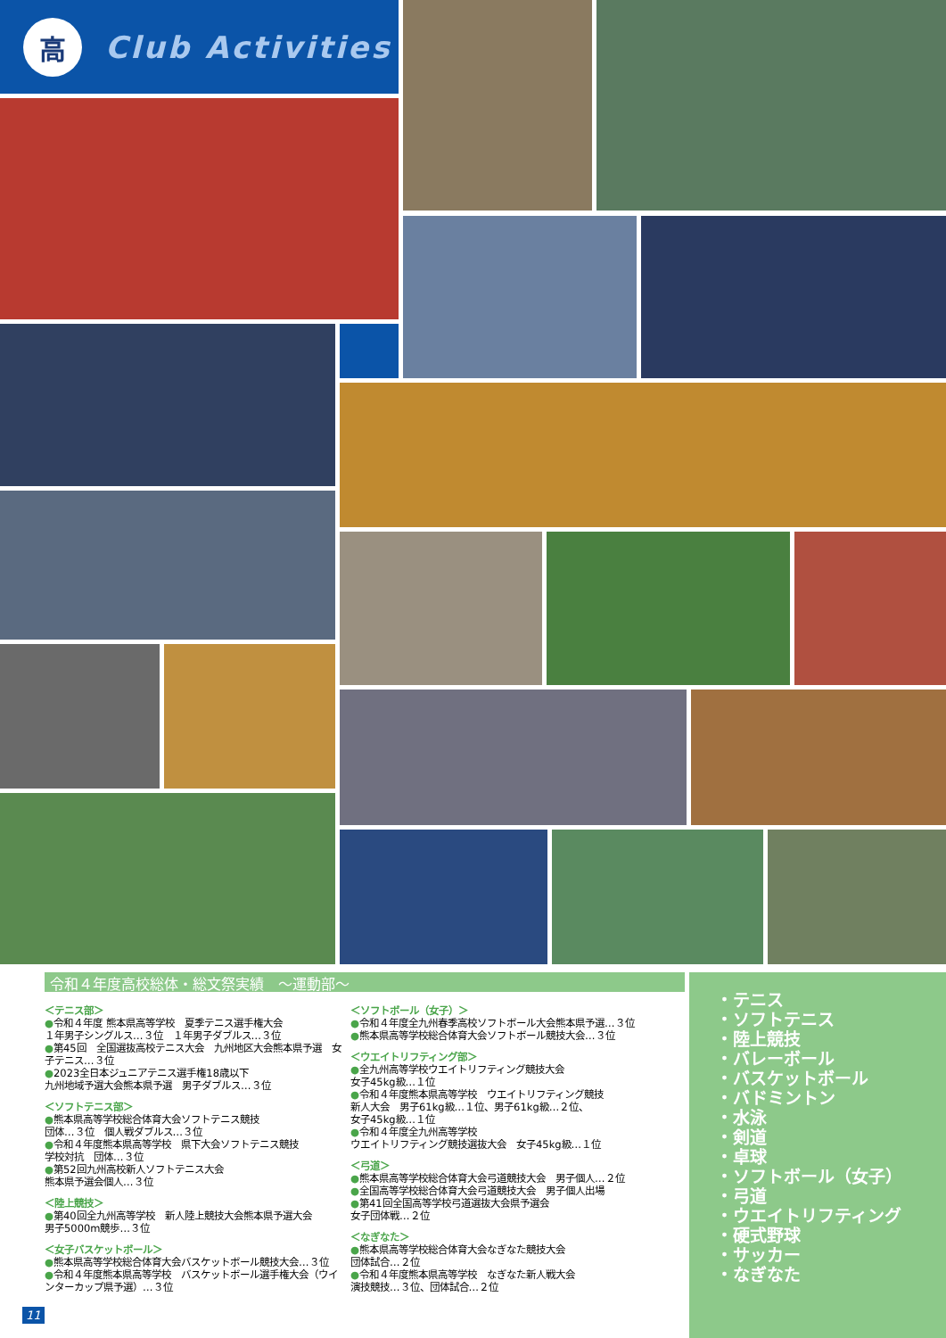高
Club Activities
令和４年度高校総体・総文祭実績　～運動部～
＜テニス部＞
●令和４年度 熊本県高等学校　夏季テニス選手権大会
１年男子シングルス…３位　１年男子ダブルス…３位
●第45回　全国選抜高校テニス大会　九州地区大会熊本県予選　女子テニス…３位
●2023全日本ジュニアテニス選手権18歳以下
九州地域予選大会熊本県予選　男子ダブルス…３位
＜ソフトテニス部＞
●熊本県高等学校総合体育大会ソフトテニス競技
団体…３位　個人戦ダブルス…３位
●令和４年度熊本県高等学校　県下大会ソフトテニス競技
学校対抗　団体…３位
●第52回九州高校新人ソフトテニス大会
熊本県予選会個人…３位
＜陸上競技＞
●第40回全九州高等学校　新人陸上競技大会熊本県予選大会
男子5000m競歩…３位
＜女子バスケットボール＞
●熊本県高等学校総合体育大会バスケットボール競技大会…３位
●令和４年度熊本県高等学校　バスケットボール選手権大会（ウインターカップ県予選）…３位
＜ソフトボール（女子）＞
●令和４年度全九州春季高校ソフトボール大会熊本県予選…３位
●熊本県高等学校総合体育大会ソフトボール競技大会…３位
＜ウエイトリフティング部＞
●全九州高等学校ウエイトリフティング競技大会
女子45kg級…１位
●令和４年度熊本県高等学校　ウエイトリフティング競技
新人大会　男子61kg級…１位、男子61kg級…２位、
女子45kg級…１位
●令和４年度全九州高等学校
ウエイトリフティング競技選抜大会　女子45kg級…１位
＜弓道＞
●熊本県高等学校総合体育大会弓道競技大会　男子個人…２位
●全国高等学校総合体育大会弓道競技大会　男子個人出場
●第41回全国高等学校弓道選抜大会県予選会
女子団体戦…２位
＜なぎなた＞
●熊本県高等学校総合体育大会なぎなた競技大会
団体試合…２位
●令和４年度熊本県高等学校　なぎなた新人戦大会
演技競技…３位、団体試合…２位
・テニス
・ソフトテニス
・陸上競技
・バレーボール
・バスケットボール
・バドミントン
・水泳
・剣道
・卓球
・ソフトボール（女子）
・弓道
・ウエイトリフティング
・硬式野球
・サッカー
・なぎなた
11